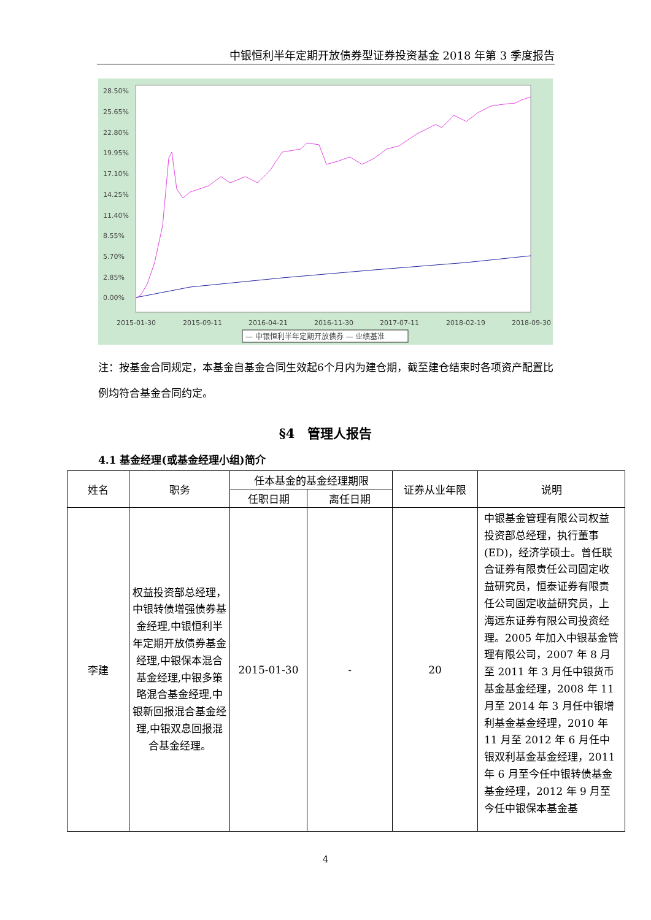中银恒利半年定期开放债券型证券投资基金 2018 年第 3 季度报告
28.50%
25.65%
22.80%
19.95%
17.10%
14.25%
11.40%
8.55%
5.70%
2.85%
0.00%
2015-01-30
2015-09-11
2016-04-21
2016-11-30
2017-07-11
2018-02-19
2018-09-30
— 中银恒利半年定期开放债券 — 业绩基准
注：按基金合同规定，本基金自基金合同生效起6个月内为建仓期，截至建仓结束时各项资产配置比例均符合基金合同约定。
§4　管理人报告
4.1 基金经理(或基金经理小组)简介
| 姓名 | 职务 | 任本基金的基金经理期限 | | 证券从业年限 | 说明 |
| --- | --- | --- | --- | --- | --- |
| | | 任职日期 | 离任日期 | | |
| 李建 | 权益投资部总经理，中银转债增强债券基金经理,中银恒利半年定期开放债券基金经理,中银保本混合基金经理,中银多策略混合基金经理,中银新回报混合基金经理,中银双息回报混合基金经理。 | 2015-01-30 | - | 20 | 中银基金管理有限公司权益投资部总经理，执行董事(ED)，经济学硕士。曾任联合证券有限责任公司固定收益研究员，恒泰证券有限责任公司固定收益研究员，上海远东证券有限公司投资经理。2005 年加入中银基金管理有限公司，2007 年 8 月至 2011 年 3 月任中银货币基金基金经理，2008 年 11 月至 2014 年 3 月任中银增利基金基金经理，2010 年 11 月至 2012 年 6 月任中银双利基金基金经理，2011 年 6 月至今任中银转债基金基金经理，2012 年 9 月至今任中银保本基金基 |
4